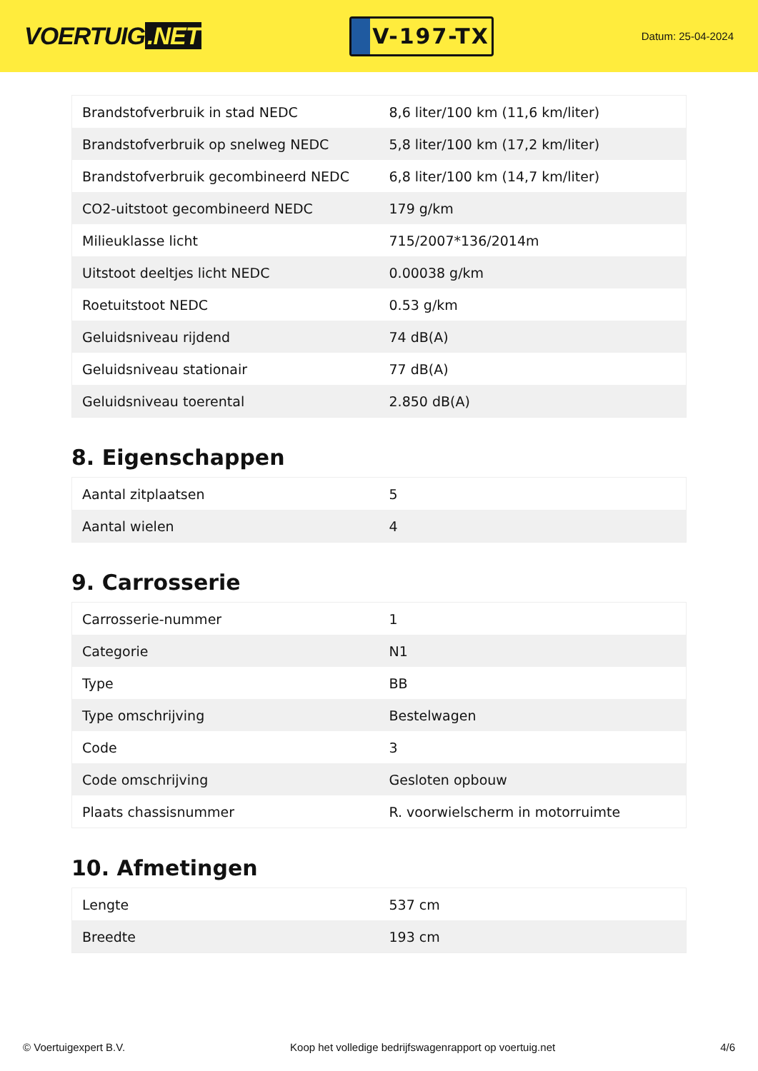VOERTUIG.NET
V-197-TX
Datum: 25-04-2024
| Brandstofverbruik in stad NEDC | 8,6 liter/100 km (11,6 km/liter) |
| Brandstofverbruik op snelweg NEDC | 5,8 liter/100 km (17,2 km/liter) |
| Brandstofverbruik gecombineerd NEDC | 6,8 liter/100 km (14,7 km/liter) |
| CO2-uitstoot gecombineerd NEDC | 179 g/km |
| Milieuklasse licht | 715/2007*136/2014m |
| Uitstoot deeltjes licht NEDC | 0.00038 g/km |
| Roetuitstoot NEDC | 0.53 g/km |
| Geluidsniveau rijdend | 74 dB(A) |
| Geluidsniveau stationair | 77 dB(A) |
| Geluidsniveau toerental | 2.850 dB(A) |
8. Eigenschappen
| Aantal zitplaatsen | 5 |
| Aantal wielen | 4 |
9. Carrosserie
| Carrosserie-nummer | 1 |
| Categorie | N1 |
| Type | BB |
| Type omschrijving | Bestelwagen |
| Code | 3 |
| Code omschrijving | Gesloten opbouw |
| Plaats chassisnummer | R. voorwielscherm in motorruimte |
10. Afmetingen
| Lengte | 537 cm |
| Breedte | 193 cm |
© Voertuigexpert B.V. Koop het volledige bedrijfswagenrapport op voertuig.net 4/6